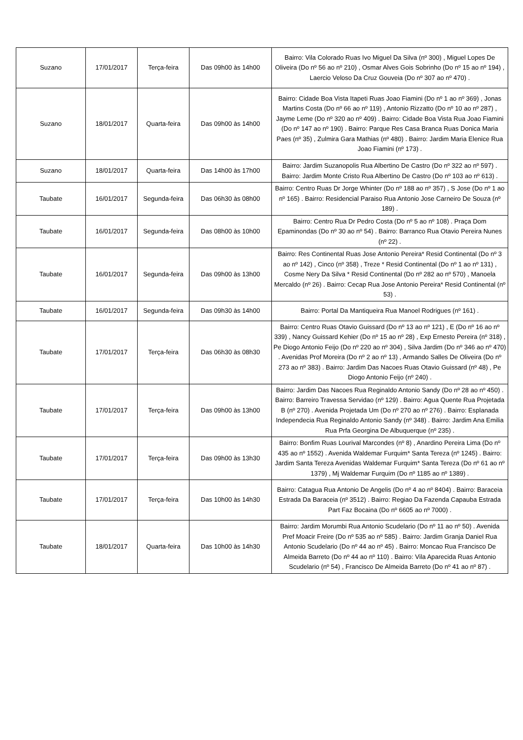| Suzano | 17/01/2017 | Terça-feira | Das 09h00 às 14h00 | Bairro: Vila Colorado Ruas Ivo Miguel Da Silva (nº 300) , Miguel Lopes De Oliveira (Do nº 56 ao nº 210) , Osmar Alves Gois Sobrinho (Do nº 15 ao nº 194) , Laercio Veloso Da Cruz Gouveia (Do nº 307 ao nº 470) . |
| Suzano | 18/01/2017 | Quarta-feira | Das 09h00 às 14h00 | Bairro: Cidade Boa Vista Itapeti Ruas Joao Fiamini (Do nº 1 ao nº 369) , Jonas Martins Costa (Do nº 66 ao nº 119) , Antonio Rizzatto (Do nº 10 ao nº 287) , Jayme Leme (Do nº 320 ao nº 409) . Bairro: Cidade Boa Vista Rua Joao Fiamini (Do nº 147 ao nº 190) . Bairro: Parque Res Casa Branca Ruas Donica Maria Paes (nº 35) , Zulmira Gara Mathias (nº 480) . Bairro: Jardim Maria Elenice Rua Joao Fiamini (nº 173) . |
| Suzano | 18/01/2017 | Quarta-feira | Das 14h00 às 17h00 | Bairro: Jardim Suzanopolis Rua Albertino De Castro (Do nº 322 ao nº 597) . Bairro: Jardim Monte Cristo Rua Albertino De Castro (Do nº 103 ao nº 613) . |
| Taubate | 16/01/2017 | Segunda-feira | Das 06h30 às 08h00 | Bairro: Centro Ruas Dr Jorge Whinter (Do nº 188 ao nº 357) , S Jose (Do nº 1 ao nº 165) . Bairro: Residencial Paraiso Rua Antonio Jose Carneiro De Souza (nº 189) . |
| Taubate | 16/01/2017 | Segunda-feira | Das 08h00 às 10h00 | Bairro: Centro Rua Dr Pedro Costa (Do nº 5 ao nº 108) . Praça Dom Epaminondas (Do nº 30 ao nº 54) . Bairro: Barranco Rua Otavio Pereira Nunes (nº 22) . |
| Taubate | 16/01/2017 | Segunda-feira | Das 09h00 às 13h00 | Bairro: Res Continental Ruas Jose Antonio Pereira* Resid Continental (Do nº 3 ao nº 142) , Cinco (nº 358) , Treze * Resid Continental (Do nº 1 ao nº 131) , Cosme Nery Da Silva * Resid Continental (Do nº 282 ao nº 570) , Manoela Mercaldo (nº 26) . Bairro: Cecap Rua Jose Antonio Pereira* Resid Continental (nº 53) . |
| Taubate | 16/01/2017 | Segunda-feira | Das 09h30 às 14h00 | Bairro: Portal Da Mantiqueira Rua Manoel Rodrigues (nº 161) . |
| Taubate | 17/01/2017 | Terça-feira | Das 06h30 às 08h30 | Bairro: Centro Ruas Otavio Guissard (Do nº 13 ao nº 121) , E (Do nº 16 ao nº 339) , Nancy Guissard Kehier (Do nº 15 ao nº 28) , Exp Ernesto Pereira (nº 318) , Pe Diogo Antonio Feijo (Do nº 220 ao nº 304) , Silva Jardim (Do nº 346 ao nº 470) . Avenidas Prof Moreira (Do nº 2 ao nº 13) , Armando Salles De Oliveira (Do nº 273 ao nº 383) . Bairro: Jardim Das Nacoes Ruas Otavio Guissard (nº 48) , Pe Diogo Antonio Feijo (nº 240) . |
| Taubate | 17/01/2017 | Terça-feira | Das 09h00 às 13h00 | Bairro: Jardim Das Nacoes Rua Reginaldo Antonio Sandy (Do nº 28 ao nº 450) . Bairro: Barreiro Travessa Servidao (nº 129) . Bairro: Agua Quente Rua Projetada B (nº 270) . Avenida Projetada Um (Do nº 270 ao nº 276) . Bairro: Esplanada Independecia Rua Reginaldo Antonio Sandy (nº 348) . Bairro: Jardim Ana Emilia Rua Prfa Georgina De Albuquerque (nº 235) . |
| Taubate | 17/01/2017 | Terça-feira | Das 09h00 às 13h30 | Bairro: Bonfim Ruas Lourival Marcondes (nº 8) , Anardino Pereira Lima (Do nº 435 ao nº 1552) . Avenida Waldemar Furquim* Santa Tereza (nº 1245) . Bairro: Jardim Santa Tereza Avenidas Waldemar Furquim* Santa Tereza (Do nº 61 ao nº 1379) , Mj Waldemar Furquim (Do nº 1185 ao nº 1389) . |
| Taubate | 17/01/2017 | Terça-feira | Das 10h00 às 14h30 | Bairro: Catagua Rua Antonio De Angelis (Do nº 4 ao nº 8404) . Bairro: Baraceia Estrada Da Baraceia (nº 3512) . Bairro: Regiao Da Fazenda Capauba Estrada Part Faz Bocaina (Do nº 6605 ao nº 7000) . |
| Taubate | 18/01/2017 | Quarta-feira | Das 10h00 às 14h30 | Bairro: Jardim Morumbi Rua Antonio Scudelario (Do nº 11 ao nº 50) . Avenida Pref Moacir Freire (Do nº 535 ao nº 585) . Bairro: Jardim Granja Daniel Rua Antonio Scudelario (Do nº 44 ao nº 45) . Bairro: Moncao Rua Francisco De Almeida Barreto (Do nº 44 ao nº 110) . Bairro: Vila Aparecida Ruas Antonio Scudelario (nº 54) , Francisco De Almeida Barreto (Do nº 41 ao nº 87) . |